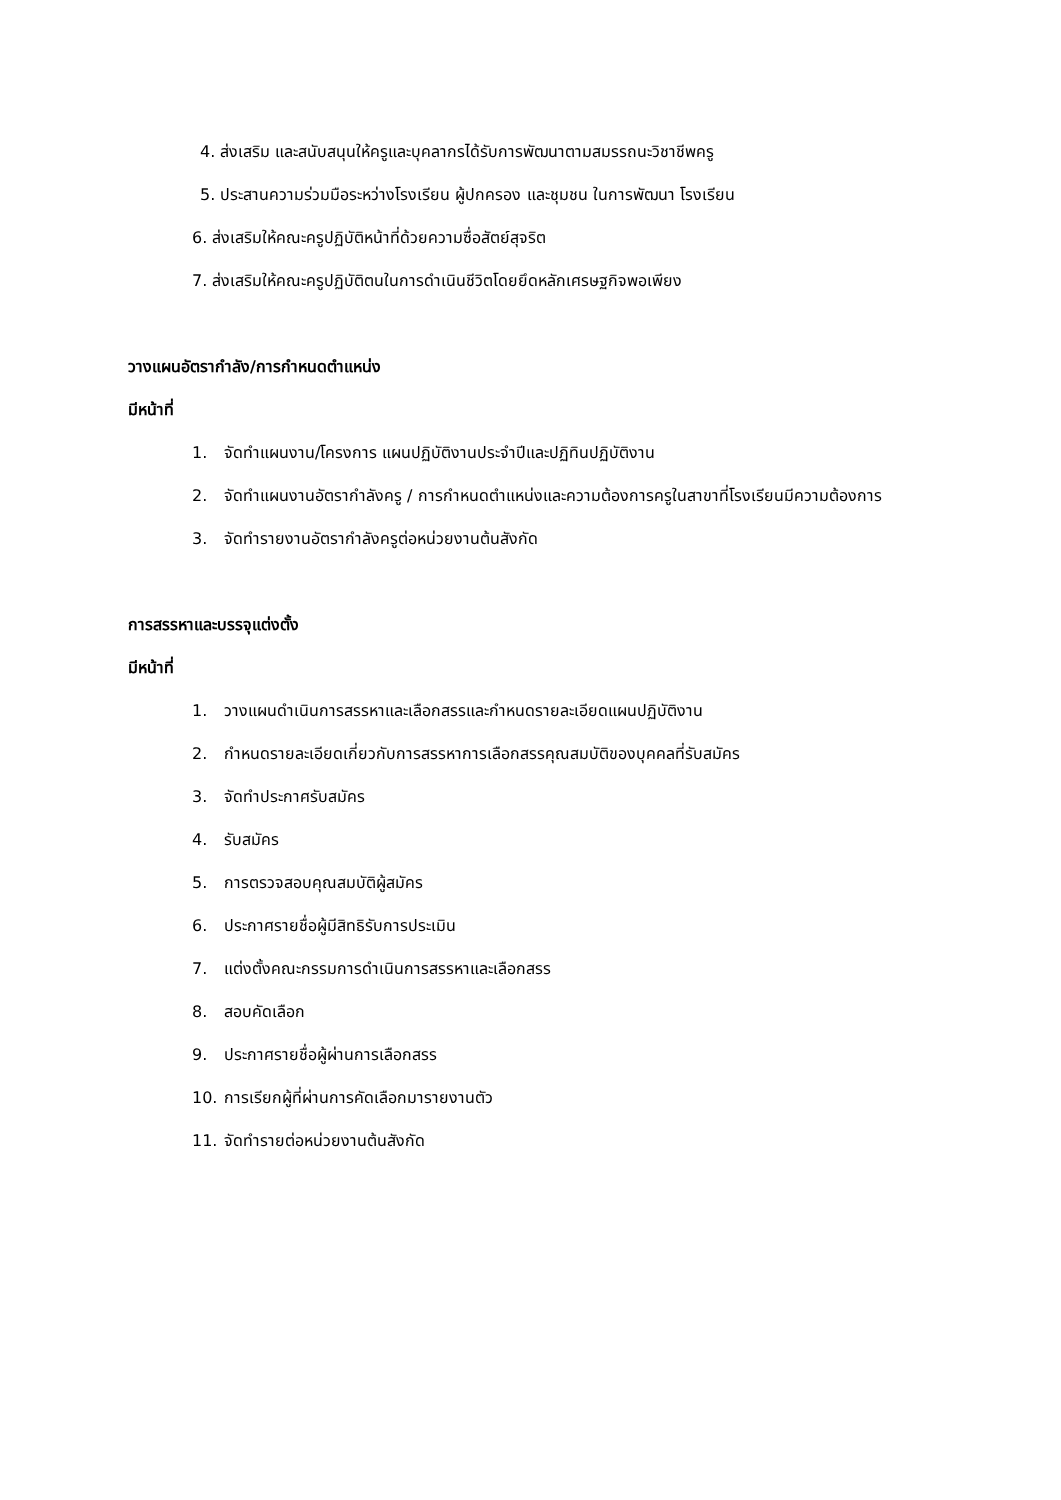4. ส่งเสริม และสนับสนุนให้ครูและบุคลากรได้รับการพัฒนาตามสมรรถนะวิชาชีพครู
5. ประสานความร่วมมือระหว่างโรงเรียน ผู้ปกครอง และชุมชน ในการพัฒนา โรงเรียน
6. ส่งเสริมให้คณะครูปฏิบัติหน้าที่ด้วยความซื่อสัตย์สุจริต
7. ส่งเสริมให้คณะครูปฏิบัติตนในการดำเนินชีวิตโดยยึดหลักเศรษฐกิจพอเพียง
วางแผนอัตรากำลัง/การกำหนดตำแหน่ง
มีหน้าที่
1. จัดทำแผนงาน/โครงการ แผนปฏิบัติงานประจำปีและปฏิทินปฏิบัติงาน
2. จัดทำแผนงานอัตรากำลังครู / การกำหนดตำแหน่งและความต้องการครูในสาขาที่โรงเรียนมีความต้องการ
3. จัดทำรายงานอัตรากำลังครูต่อหน่วยงานต้นสังกัด
การสรรหาและบรรจุแต่งตั้ง
มีหน้าที่
1. วางแผนดำเนินการสรรหาและเลือกสรรและกำหนดรายละเอียดแผนปฏิบัติงาน
2. กำหนดรายละเอียดเกี่ยวกับการสรรหาการเลือกสรรคุณสมบัติของบุคคลที่รับสมัคร
3. จัดทำประกาศรับสมัคร
4. รับสมัคร
5. การตรวจสอบคุณสมบัติผู้สมัคร
6. ประกาศรายชื่อผู้มีสิทธิรับการประเมิน
7. แต่งตั้งคณะกรรมการดำเนินการสรรหาและเลือกสรร
8. สอบคัดเลือก
9. ประกาศรายชื่อผู้ผ่านการเลือกสรร
10. การเรียกผู้ที่ผ่านการคัดเลือกมารายงานตัว
11. จัดทำรายต่อหน่วยงานต้นสังกัด